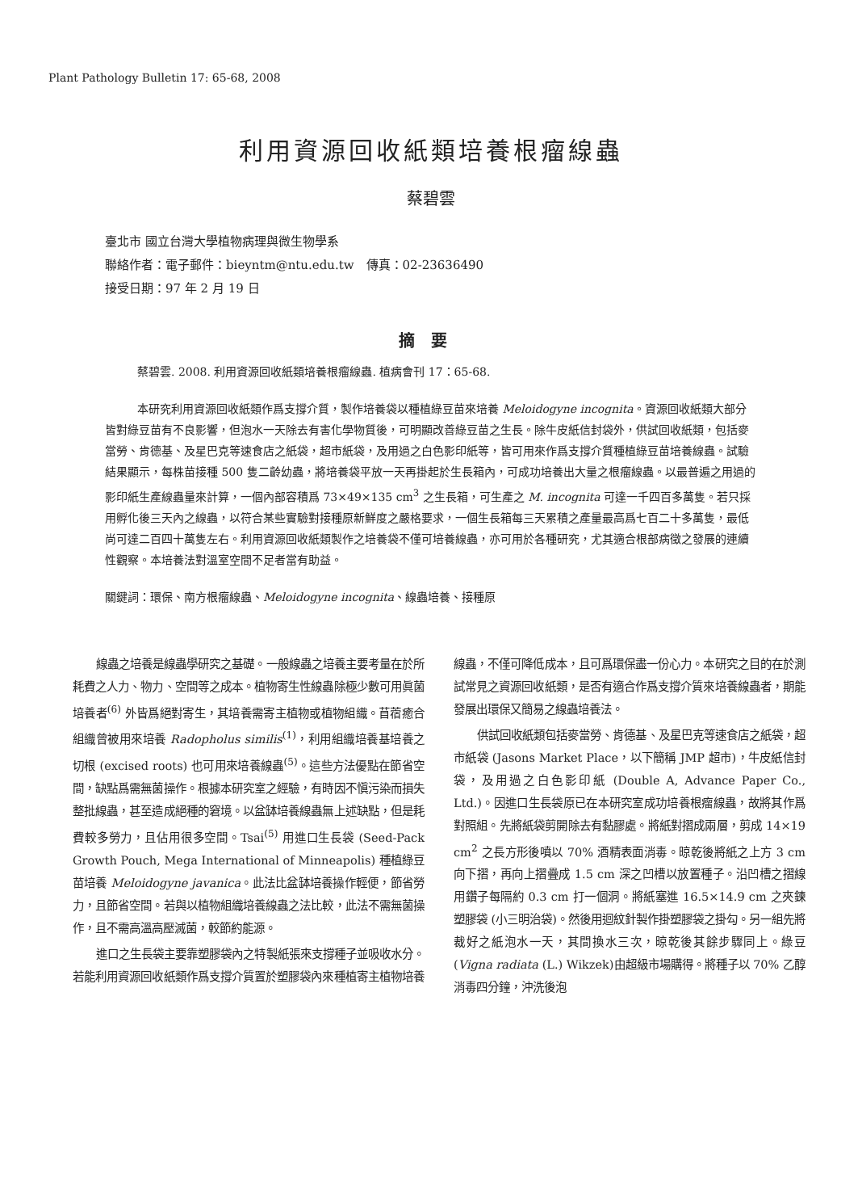Plant Pathology Bulletin 17: 65-68, 2008
利用資源回收紙類培養根瘤線蟲
蔡碧雲
臺北市 國立台灣大學植物病理與微生物學系
聯絡作者：電子郵件：bieyntm@ntu.edu.tw　傳真：02-23636490
接受日期：97 年 2 月 19 日
摘要
蔡碧雲. 2008. 利用資源回收紙類培養根瘤線蟲. 植病會刊 17：65-68.
本研究利用資源回收紙類作爲支撐介質，製作培養袋以種植綠豆苗來培養 Meloidogyne incognita。資源回收紙類大部分皆對綠豆苗有不良影響，但泡水一天除去有害化學物質後，可明顯改善綠豆苗之生長。除牛皮紙信封袋外，供試回收紙類，包括麥當勞、肯德基、及星巴克等速食店之紙袋，超市紙袋，及用過之白色影印紙等，皆可用來作爲支撐介質種植綠豆苗培養線蟲。試驗結果顯示，每株苗接種 500 隻二齡幼蟲，將培養袋平放一天再掛起於生長箱內，可成功培養出大量之根瘤線蟲。以最普遍之用過的影印紙生產線蟲量來計算，一個內部容積爲 73×49×135 cm<sup>3</sup> 之生長箱，可生產之 M. incognita 可達一千四百多萬隻。若只採用孵化後三天內之線蟲，以符合某些實驗對接種原新鮮度之嚴格要求，一個生長箱每三天累積之產量最高爲七百二十多萬隻，最低尚可達二百四十萬隻左右。利用資源回收紙類製作之培養袋不僅可培養線蟲，亦可用於各種研究，尤其適合根部病徵之發展的連續性觀察。本培養法對溫室空間不足者當有助益。
關鍵詞：環保、南方根瘤線蟲、Meloidogyne incognita、線蟲培養、接種原
線蟲之培養是線蟲學研究之基礎。一般線蟲之培養主要考量在於所耗費之人力、物力、空間等之成本。植物寄生性線蟲除極少數可用眞菌培養者<sup>(6)</sup> 外皆爲絕對寄生，其培養需寄主植物或植物組織。苜蓿癒合組織曾被用來培養 Radopholus similis<sup>(1)</sup>，利用組織培養基培養之切根 (excised roots) 也可用來培養線蟲<sup>(5)</sup>。這些方法優點在節省空間，缺點爲需無菌操作。根據本研究室之經驗，有時因不愼污染而損失整批線蟲，甚至造成絕種的窘境。以盆缽培養線蟲無上述缺點，但是耗費較多勞力，且佔用很多空間。Tsai<sup>(5)</sup> 用進口生長袋 (Seed-Pack Growth Pouch, Mega International of Minneapolis) 種植綠豆苗培養 Meloidogyne javanica。此法比盆缽培養操作輕便，節省勞力，且節省空間。若與以植物組織培養線蟲之法比較，此法不需無菌操作，且不需高溫高壓滅菌，較節約能源。
進口之生長袋主要靠塑膠袋內之特製紙張來支撐種子並吸收水分。若能利用資源回收紙類作爲支撐介質置於塑膠袋內來種植寄主植物培養線蟲，不僅可降低成本，且可爲環保盡一份心力。本研究之目的在於測試常見之資源回收紙類，是否有適合作爲支撐介質來培養線蟲者，期能發展出環保又簡易之線蟲培養法。
供試回收紙類包括麥當勞、肯德基、及星巴克等速食店之紙袋，超市紙袋 (Jasons Market Place，以下簡稱 JMP 超市)，牛皮紙信封袋，及用過之白色影印紙 (Double A, Advance Paper Co., Ltd.)。因進口生長袋原已在本研究室成功培養根瘤線蟲，故將其作爲對照組。先將紙袋剪開除去有黏膠處。將紙對摺成兩層，剪成 14×19 cm<sup>2</sup> 之長方形後噴以 70% 酒精表面消毒。晾乾後將紙之上方 3 cm 向下摺，再向上摺疊成 1.5 cm 深之凹槽以放置種子。沿凹槽之摺線用鑽子每隔約 0.3 cm 打一個洞。將紙塞進 16.5×14.9 cm 之夾鍊塑膠袋 (小三明治袋)。然後用迴紋針製作掛塑膠袋之掛勾。另一組先將裁好之紙泡水一天，其間換水三次，晾乾後其餘步驟同上。綠豆 (Vigna radiata (L.) Wikzek)由超級市場購得。將種子以 70% 乙醇消毒四分鐘，沖洗後泡